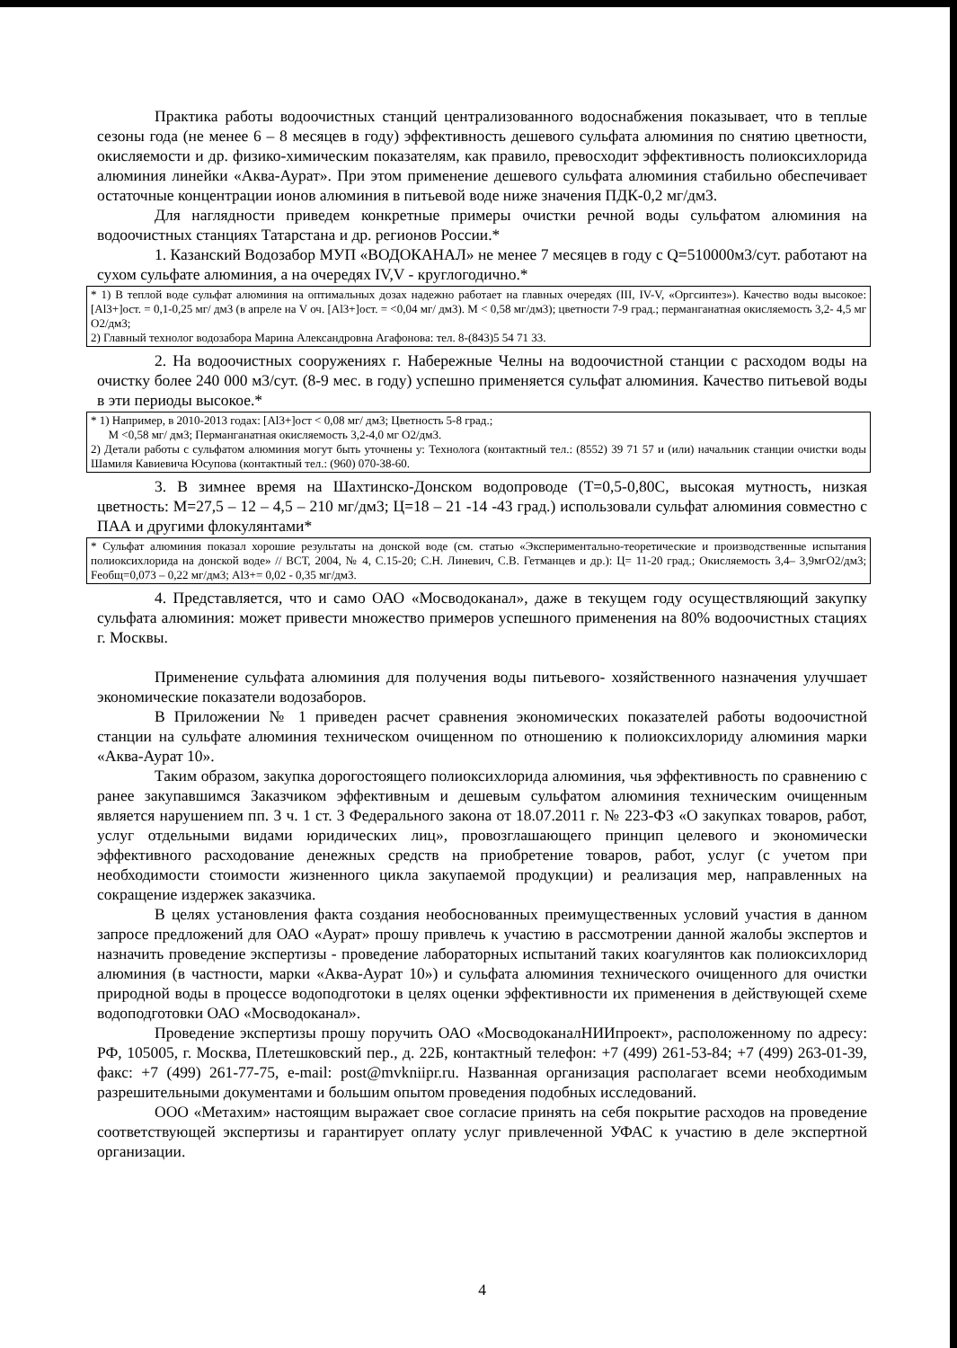Практика работы водоочистных станций централизованного водоснабжения показывает, что в теплые сезоны года (не менее 6 – 8 месяцев в году) эффективность дешевого сульфата алюминия по снятию цветности, окисляемости и др. физико-химическим показателям, как правило, превосходит эффективность полиоксихлорида алюминия линейки «Аква-Аурат». При этом применение дешевого сульфата алюминия стабильно обеспечивает остаточные концентрации ионов алюминия в питьевой воде ниже значения ПДК-0,2 мг/дм3.
Для наглядности приведем конкретные примеры очистки речной воды сульфатом алюминия на водоочистных станциях Татарстана и др. регионов России.*
1. Казанский Водозабор МУП «ВОДОКАНАЛ» не менее 7 месяцев в году с Q=510000м3/сут. работают на сухом сульфате алюминия, а на очередях IV,V - круглогодично.*
* 1) В теплой воде сульфат алюминия на оптимальных дозах надежно работает на главных очередях (III, IV-V, «Оргсинтез»). Качество воды высокое: [Al3+]ост. = 0,1-0,25 мг/ дм3 (в апреле на V оч. [Al3+]ост. = <0,04 мг/ дм3). М < 0,58 мг/дм3); цветности 7-9 град.; перманганатная окисляемость 3,2- 4,5 мг О2/дм3;
2) Главный технолог водозабора Марина Александровна Агафонова: тел. 8-(843)5 54 71 33.
2. На водоочистных сооружениях г. Набережные Челны на водоочистной станции с расходом воды на очистку более 240 000 м3/сут. (8-9 мес. в году) успешно применяется сульфат алюминия. Качество питьевой воды в эти периоды высокое.*
* 1) Например, в 2010-2013 годах: [Al3+]ост < 0,08 мг/ дм3; Цветность 5-8 град.;
М <0,58 мг/ дм3; Перманганатная окисляемость 3,2-4,0 мг О2/дм3.
2) Детали работы с сульфатом алюминия могут быть уточнены у: Технолога (контактный тел.: (8552) 39 71 57 и (или) начальник станции очистки воды Шамиля Кавиевича Юсупова (контактный тел.: (960) 070-38-60.
3. В зимнее время на Шахтинско-Донском водопроводе (Т=0,5-0,80С, высокая мутность, низкая цветность: М=27,5 – 12 – 4,5 – 210 мг/дм3; Ц=18 – 21 -14 -43 град.) использовали сульфат алюминия совместно с ПАА и другими флокулянтами*
* Сульфат алюминия показал хорошие результаты на донской воде (см. статью «Экспериментально-теоретические и производственные испытания полиоксихлорида на донской воде» // ВСТ, 2004, № 4, С.15-20; С.Н. Линевич, С.В. Гетманцев и др.): Ц= 11-20 град.; Окисляемость 3,4– 3,9мгО2/дм3; Fеобщ=0,073 – 0,22 мг/дм3; Al3+= 0,02 - 0,35 мг/дм3.
4. Представляется, что и само ОАО «Мосводоканал», даже в текущем году осуществляющий закупку сульфата алюминия: может привести множество примеров успешного применения на 80% водоочистных стациях г. Москвы.
Применение сульфата алюминия для получения воды питьевого- хозяйственного назначения улучшает экономические показатели водозаборов.
В Приложении № 1 приведен расчет сравнения экономических показателей работы водоочистной станции на сульфате алюминия техническом очищенном по отношению к полиоксихлориду алюминия марки «Аква-Аурат 10».
Таким образом, закупка дорогостоящего полиоксихлорида алюминия, чья эффективность по сравнению с ранее закупавшимся Заказчиком эффективным и дешевым сульфатом алюминия техническим очищенным является нарушением пп. 3 ч. 1 ст. 3 Федерального закона от 18.07.2011 г. № 223-ФЗ «О закупках товаров, работ, услуг отдельными видами юридических лиц», провозглашающего принцип целевого и экономически эффективного расходование денежных средств на приобретение товаров, работ, услуг (с учетом при необходимости стоимости жизненного цикла закупаемой продукции) и реализация мер, направленных на сокращение издержек заказчика.
В целях установления факта создания необоснованных преимущественных условий участия в данном запросе предложений для ОАО «Аурат» прошу привлечь к участию в рассмотрении данной жалобы экспертов и назначить проведение экспертизы - проведение лабораторных испытаний таких коагулянтов как полиоксихлорид алюминия (в частности, марки «Аква-Аурат 10») и сульфата алюминия технического очищенного для очистки природной воды в процессе водоподготоки в целях оценки эффективности их применения в действующей схеме водоподготовки ОАО «Мосводоканал».
Проведение экспертизы прошу поручить ОАО «МосводоканалНИИпроект», расположенному по адресу: РФ, 105005, г. Москва, Плетешковский пер., д. 22Б, контактный телефон: +7 (499) 261-53-84; +7 (499) 263-01-39, факс: +7 (499) 261-77-75, e-mail: post@mvkniipr.ru. Названная организация располагает всеми необходимым разрешительными документами и большим опытом проведения подобных исследований.
ООО «Метахим» настоящим выражает свое согласие принять на себя покрытие расходов на проведение соответствующей экспертизы и гарантирует оплату услуг привлеченной УФАС к участию в деле экспертной организации.
4